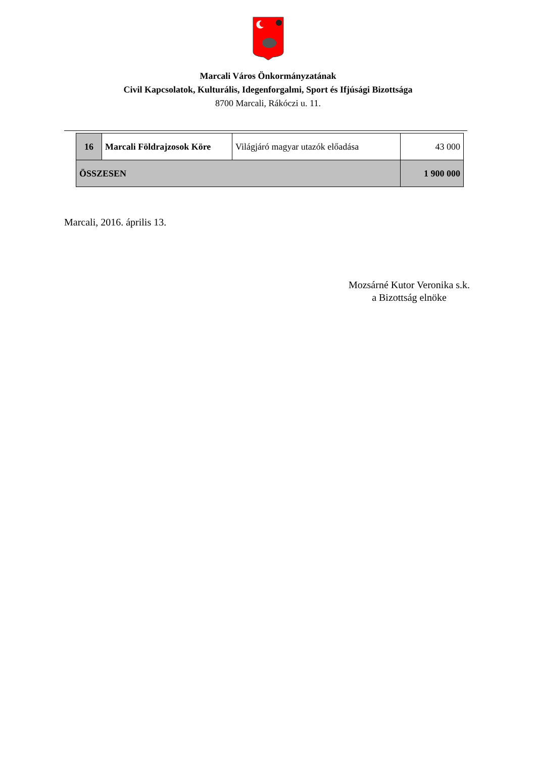Marcali Város Önkormányzatának
Civil Kapcsolatok, Kulturális, Idegenforgalmi, Sport és Ifjúsági Bizottsága
8700 Marcali, Rákóczi u. 11.
| 16 | Marcali Földrajzosok Köre | Világjáró magyar utazók előadása | 43 000 |
| ÖSSZESEN | | | 1 900 000 |
Marcali, 2016. április 13.
Mozsárné Kutor Veronika s.k.
a Bizottság elnöke